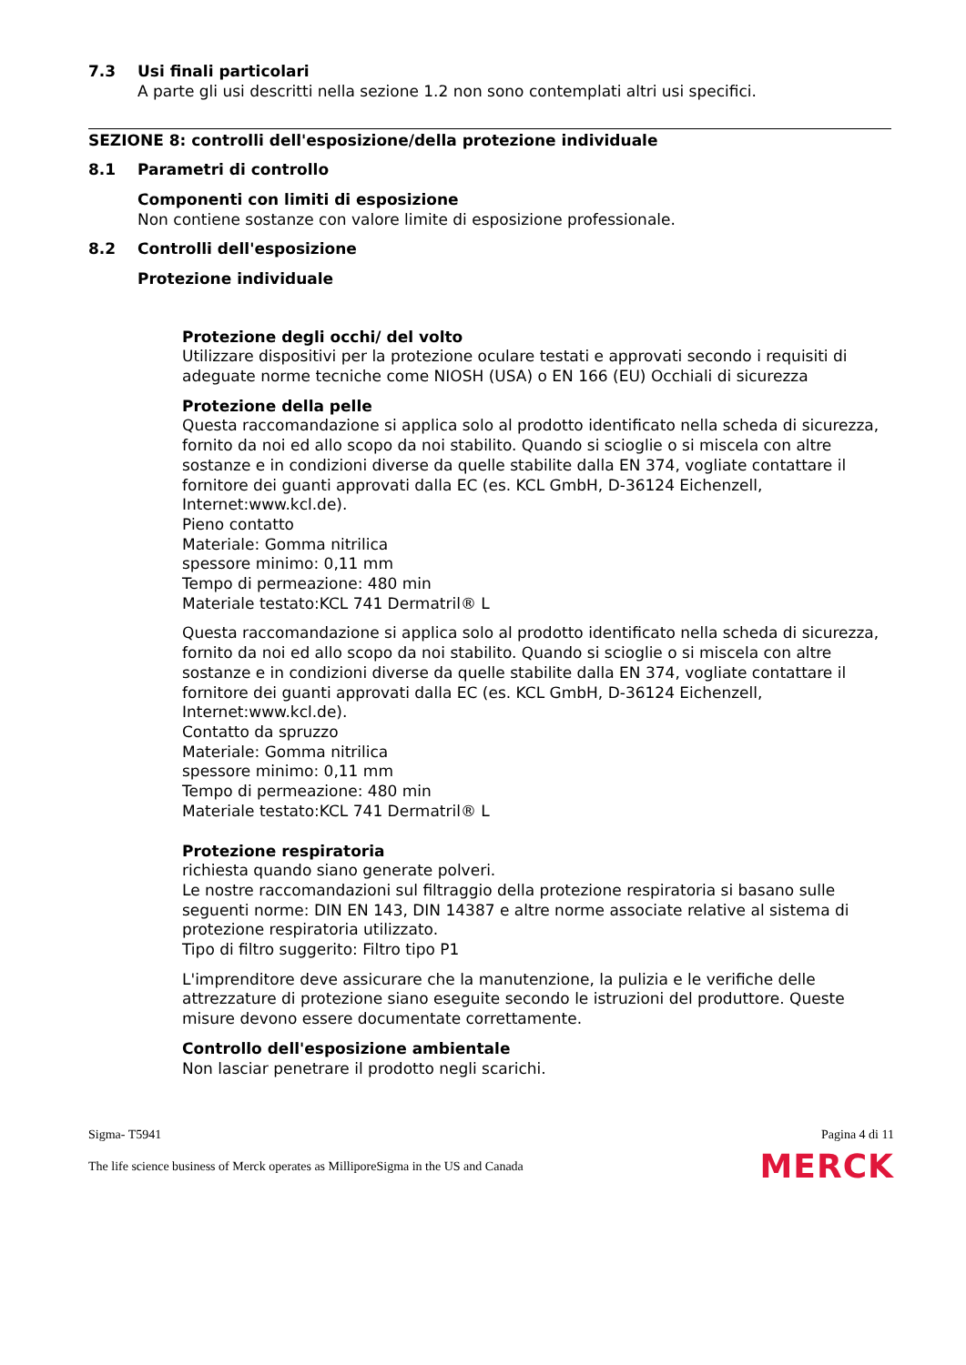7.3 Usi finali particolari
A parte gli usi descritti nella sezione 1.2 non sono contemplati altri usi specifici.
SEZIONE 8: controlli dell'esposizione/della protezione individuale
8.1 Parametri di controllo
Componenti con limiti di esposizione
Non contiene sostanze con valore limite di esposizione professionale.
8.2 Controlli dell'esposizione
Protezione individuale
Protezione degli occhi/ del volto
Utilizzare dispositivi per la protezione oculare testati e approvati secondo i requisiti di adeguate norme tecniche come NIOSH (USA) o EN 166 (EU) Occhiali di sicurezza
Protezione della pelle
Questa raccomandazione si applica solo al prodotto identificato nella scheda di sicurezza, fornito da noi ed allo scopo da noi stabilito. Quando si scioglie o si miscela con altre sostanze e in condizioni diverse da quelle stabilite dalla EN 374, vogliate contattare il fornitore dei guanti approvati dalla EC (es. KCL GmbH, D-36124 Eichenzell, Internet:www.kcl.de).
Pieno contatto
Materiale: Gomma nitrilica
spessore minimo: 0,11 mm
Tempo di permeazione: 480 min
Materiale testato:KCL 741 Dermatril® L
Questa raccomandazione si applica solo al prodotto identificato nella scheda di sicurezza, fornito da noi ed allo scopo da noi stabilito. Quando si scioglie o si miscela con altre sostanze e in condizioni diverse da quelle stabilite dalla EN 374, vogliate contattare il fornitore dei guanti approvati dalla EC (es. KCL GmbH, D-36124 Eichenzell, Internet:www.kcl.de).
Contatto da spruzzo
Materiale: Gomma nitrilica
spessore minimo: 0,11 mm
Tempo di permeazione: 480 min
Materiale testato:KCL 741 Dermatril® L
Protezione respiratoria
richiesta quando siano generate polveri.
Le nostre raccomandazioni sul filtraggio della protezione respiratoria si basano sulle seguenti norme: DIN EN 143, DIN 14387 e altre norme associate relative al sistema di protezione respiratoria utilizzato.
Tipo di filtro suggerito: Filtro tipo P1
L'imprenditore deve assicurare che la manutenzione, la pulizia e le verifiche delle attrezzature di protezione siano eseguite secondo le istruzioni del produttore. Queste misure devono essere documentate correttamente.
Controllo dell'esposizione ambientale
Non lasciar penetrare il prodotto negli scarichi.
Sigma- T5941 Pagina 4 di 11
The life science business of Merck operates as MilliporeSigma in the US and Canada MERCK